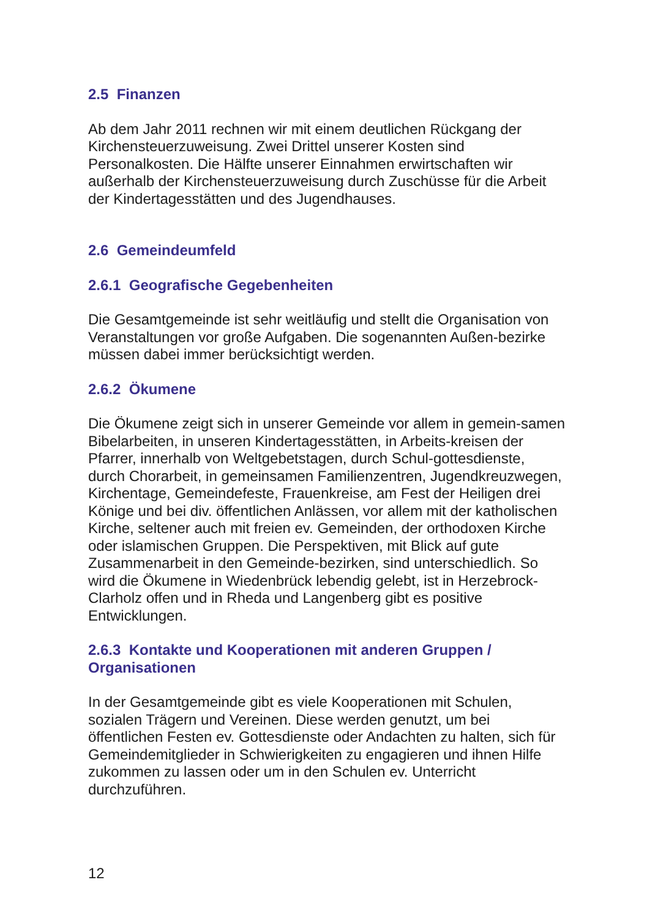2.5 Finanzen
Ab dem Jahr 2011 rechnen wir mit einem deutlichen Rückgang der Kirchensteuerzuweisung. Zwei Drittel unserer Kosten sind Personalkosten. Die Hälfte unserer Einnahmen erwirtschaften wir außerhalb der Kirchensteuerzuweisung durch Zuschüsse für die Arbeit der Kindertagesstätten und des Jugendhauses.
2.6 Gemeindeumfeld
2.6.1 Geografische Gegebenheiten
Die Gesamtgemeinde ist sehr weitläufig und stellt die Organisation von Veranstaltungen vor große Aufgaben. Die sogenannten Außen-bezirke müssen dabei immer berücksichtigt werden.
2.6.2 Ökumene
Die Ökumene zeigt sich in unserer Gemeinde vor allem in gemein-samen Bibelarbeiten, in unseren Kindertagesstätten, in Arbeits-kreisen der Pfarrer, innerhalb von Weltgebetstagen, durch Schul-gottesdienste, durch Chorarbeit, in gemeinsamen Familienzentren, Jugendkreuzwegen, Kirchentage, Gemeindefeste, Frauenkreise, am Fest der Heiligen drei Könige und bei div. öffentlichen Anlässen, vor allem mit der katholischen Kirche, seltener auch mit freien ev. Gemeinden, der orthodoxen Kirche oder islamischen Gruppen. Die Perspektiven, mit Blick auf gute Zusammenarbeit in den Gemeinde-bezirken, sind unterschiedlich. So wird die Ökumene in Wiedenbrück lebendig gelebt, ist in Herzebrock-Clarholz offen und in Rheda und Langenberg gibt es positive Entwicklungen.
2.6.3 Kontakte und Kooperationen mit anderen Gruppen / Organisationen
In der Gesamtgemeinde gibt es viele Kooperationen mit Schulen, sozialen Trägern und Vereinen. Diese werden genutzt, um bei öffentlichen Festen ev. Gottesdienste oder Andachten zu halten, sich für Gemeindemitglieder in Schwierigkeiten zu engagieren und ihnen Hilfe zukommen zu lassen oder um in den Schulen ev. Unterricht durchzuführen.
12